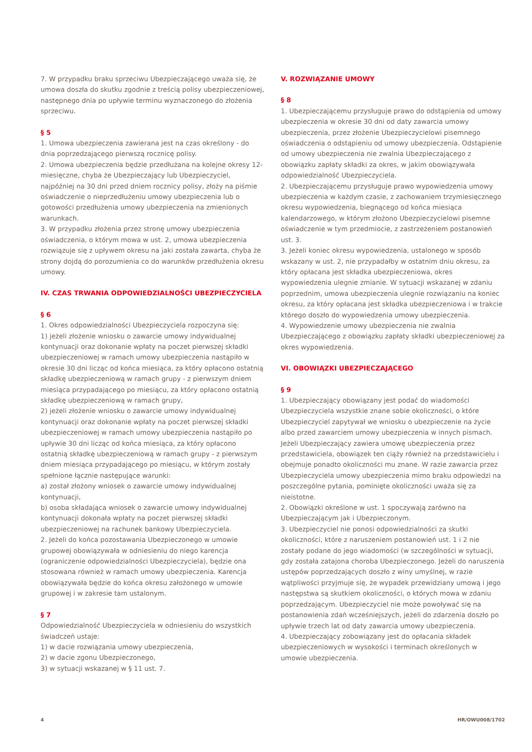7. W przypadku braku sprzeciwu Ubezpieczającego uważa się, że umowa doszła do skutku zgodnie z treścią polisy ubezpieczeniowej, następnego dnia po upływie terminu wyznaczonego do złożenia sprzeciwu.
§ 5
1. Umowa ubezpieczenia zawierana jest na czas określony - do dnia poprzedzającego pierwszą rocznicę polisy.
2. Umowa ubezpieczenia będzie przedłużana na kolejne okresy 12-miesięczne, chyba że Ubezpieczający lub Ubezpieczyciel, najpóźniej na 30 dni przed dniem rocznicy polisy, złoży na piśmie oświadczenie o nieprzedłużeniu umowy ubezpieczenia lub o gotowości przedłużenia umowy ubezpieczenia na zmienionych warunkach.
3. W przypadku złożenia przez stronę umowy ubezpieczenia oświadczenia, o którym mowa w ust. 2, umowa ubezpieczenia rozwiązuje się z upływem okresu na jaki została zawarta, chyba że strony dojdą do porozumienia co do warunków przedłużenia okresu umowy.
IV. CZAS TRWANIA ODPOWIEDZIALNOŚCI UBEZPIECZYCIELA
§ 6
1. Okres odpowiedzialności Ubezpieczyciela rozpoczyna się:
1) jeżeli złożenie wniosku o zawarcie umowy indywidualnej kontynuacji oraz dokonanie wpłaty na poczet pierwszej składki ubezpieczeniowej w ramach umowy ubezpieczenia nastąpiło w okresie 30 dni licząc od końca miesiąca, za który opłacono ostatnią składkę ubezpieczeniową w ramach grupy - z pierwszym dniem miesiąca przypadającego po miesiącu, za który opłacono ostatnią składkę ubezpieczeniową w ramach grupy,
2) jeżeli złożenie wniosku o zawarcie umowy indywidualnej kontynuacji oraz dokonanie wpłaty na poczet pierwszej składki ubezpieczeniowej w ramach umowy ubezpieczenia nastąpiło po upływie 30 dni licząc od końca miesiąca, za który opłacono ostatnią składkę ubezpieczeniową w ramach grupy - z pierwszym dniem miesiąca przypadającego po miesiącu, w którym zostały spełnione łącznie następujące warunki:
a) został złożony wniosek o zawarcie umowy indywidualnej kontynuacji,
b) osoba składająca wniosek o zawarcie umowy indywidualnej kontynuacji dokonała wpłaty na poczet pierwszej składki ubezpieczeniowej na rachunek bankowy Ubezpieczyciela.
2. Jeżeli do końca pozostawania Ubezpieczonego w umowie grupowej obowiązywała w odniesieniu do niego karencja (ograniczenie odpowiedzialności Ubezpieczyciela), będzie ona stosowana również w ramach umowy ubezpieczenia. Karencja obowiązywała będzie do końca okresu założonego w umowie grupowej i w zakresie tam ustalonym.
§ 7
Odpowiedzialność Ubezpieczyciela w odniesieniu do wszystkich świadczeń ustaje:
1) w dacie rozwiązania umowy ubezpieczenia,
2) w dacie zgonu Ubezpieczonego,
3) w sytuacji wskazanej w § 11 ust. 7.
V. ROZWIĄZANIE UMOWY
§ 8
1. Ubezpieczającemu przysługuje prawo do odstąpienia od umowy ubezpieczenia w okresie 30 dni od daty zawarcia umowy ubezpieczenia, przez złożenie Ubezpieczycielowi pisemnego oświadczenia o odstąpieniu od umowy ubezpieczenia. Odstąpienie od umowy ubezpieczenia nie zwalnia Ubezpieczającego z obowiązku zapłaty składki za okres, w jakim obowiązywała odpowiedzialność Ubezpieczyciela.
2. Ubezpieczającemu przysługuje prawo wypowiedzenia umowy ubezpieczenia w każdym czasie, z zachowaniem trzymiesięcznego okresu wypowiedzenia, biegnącego od końca miesiąca kalendarzowego, w którym złożono Ubezpieczycielowi pisemne oświadczenie w tym przedmiocie, z zastrzeżeniem postanowień ust. 3.
3. Jeżeli koniec okresu wypowiedzenia, ustalonego w sposób wskazany w ust. 2, nie przypadałby w ostatnim dniu okresu, za który opłacana jest składka ubezpieczeniowa, okres wypowiedzenia ulegnie zmianie. W sytuacji wskazanej w zdaniu poprzednim, umowa ubezpieczenia ulegnie rozwiązaniu na koniec okresu, za który opłacana jest składka ubezpieczeniowa i w trakcie którego doszło do wypowiedzenia umowy ubezpieczenia.
4. Wypowiedzenie umowy ubezpieczenia nie zwalnia Ubezpieczającego z obowiązku zapłaty składki ubezpieczeniowej za okres wypowiedzenia.
VI. OBOWIĄZKI UBEZPIECZAJĄCEGO
§ 9
1. Ubezpieczający obowiązany jest podać do wiadomości Ubezpieczyciela wszystkie znane sobie okoliczności, o które Ubezpieczyciel zapytywał we wniosku o ubezpieczenie na życie albo przed zawarciem umowy ubezpieczenia w innych pismach. Jeżeli Ubezpieczający zawiera umowę ubezpieczenia przez przedstawiciela, obowiązek ten ciąży również na przedstawicielu i obejmuje ponadto okoliczności mu znane. W razie zawarcia przez Ubezpieczyciela umowy ubezpieczenia mimo braku odpowiedzi na poszczególne pytania, pominięte okoliczności uważa się za nieistotne.
2. Obowiązki określone w ust. 1 spoczywają zarówno na Ubezpieczającym jak i Ubezpieczonym.
3. Ubezpieczyciel nie ponosi odpowiedzialności za skutki okoliczności, które z naruszeniem postanowień ust. 1 i 2 nie zostały podane do jego wiadomości (w szczególności w sytuacji, gdy została zatajona choroba Ubezpieczonego. Jeżeli do naruszenia ustępów poprzedzających doszło z winy umyślnej, w razie wątpliwości przyjmuje się, że wypadek przewidziany umową i jego następstwa są skutkiem okoliczności, o których mowa w zdaniu poprzedzającym. Ubezpieczyciel nie może powoływać się na postanowienia zdań wcześniejszych, jeżeli do zdarzenia doszło po upływie trzech lat od daty zawarcia umowy ubezpieczenia.
4. Ubezpieczający zobowiązany jest do opłacania składek ubezpieczeniowych w wysokości i terminach określonych w umowie ubezpieczenia.
4 HR/OWU008/1702